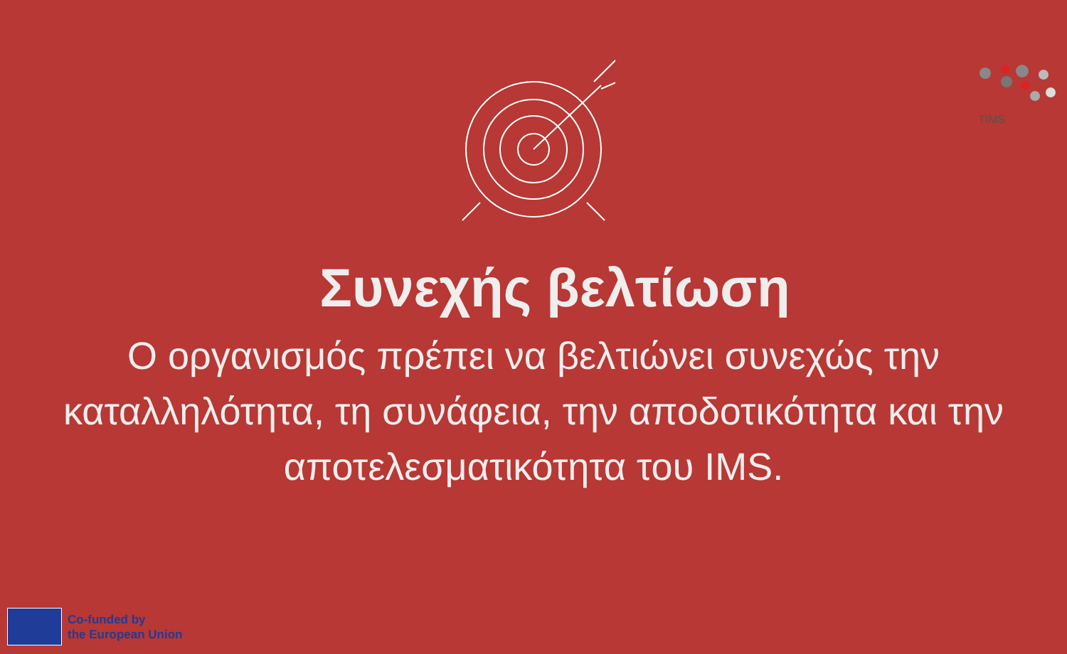TIMS
Συνεχής βελτίωση
Ο οργανισμός πρέπει να βελτιώνει συνεχώς την καταλληλότητα, τη συνάφεια, την αποδοτικότητα και την αποτελεσματικότητα του IMS.
Co-funded by
the European Union